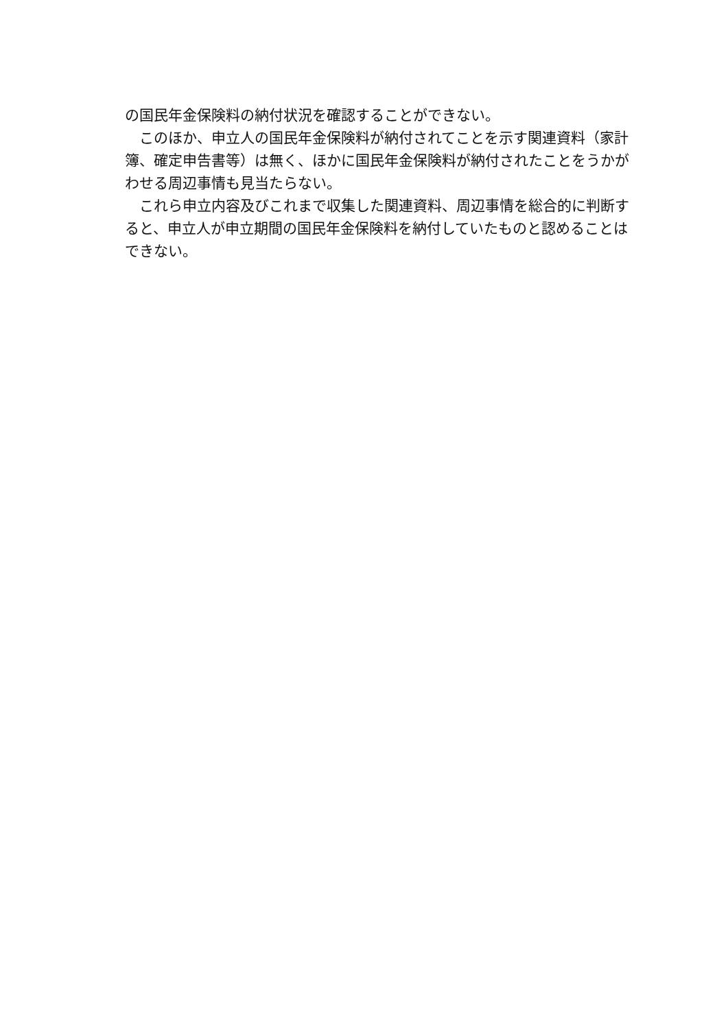の国民年金保険料の納付状況を確認することができない。
　このほか、申立人の国民年金保険料が納付されてことを示す関連資料（家計簿、確定申告書等）は無く、ほかに国民年金保険料が納付されたことをうかがわせる周辺事情も見当たらない。
　これら申立内容及びこれまで収集した関連資料、周辺事情を総合的に判断すると、申立人が申立期間の国民年金保険料を納付していたものと認めることはできない。